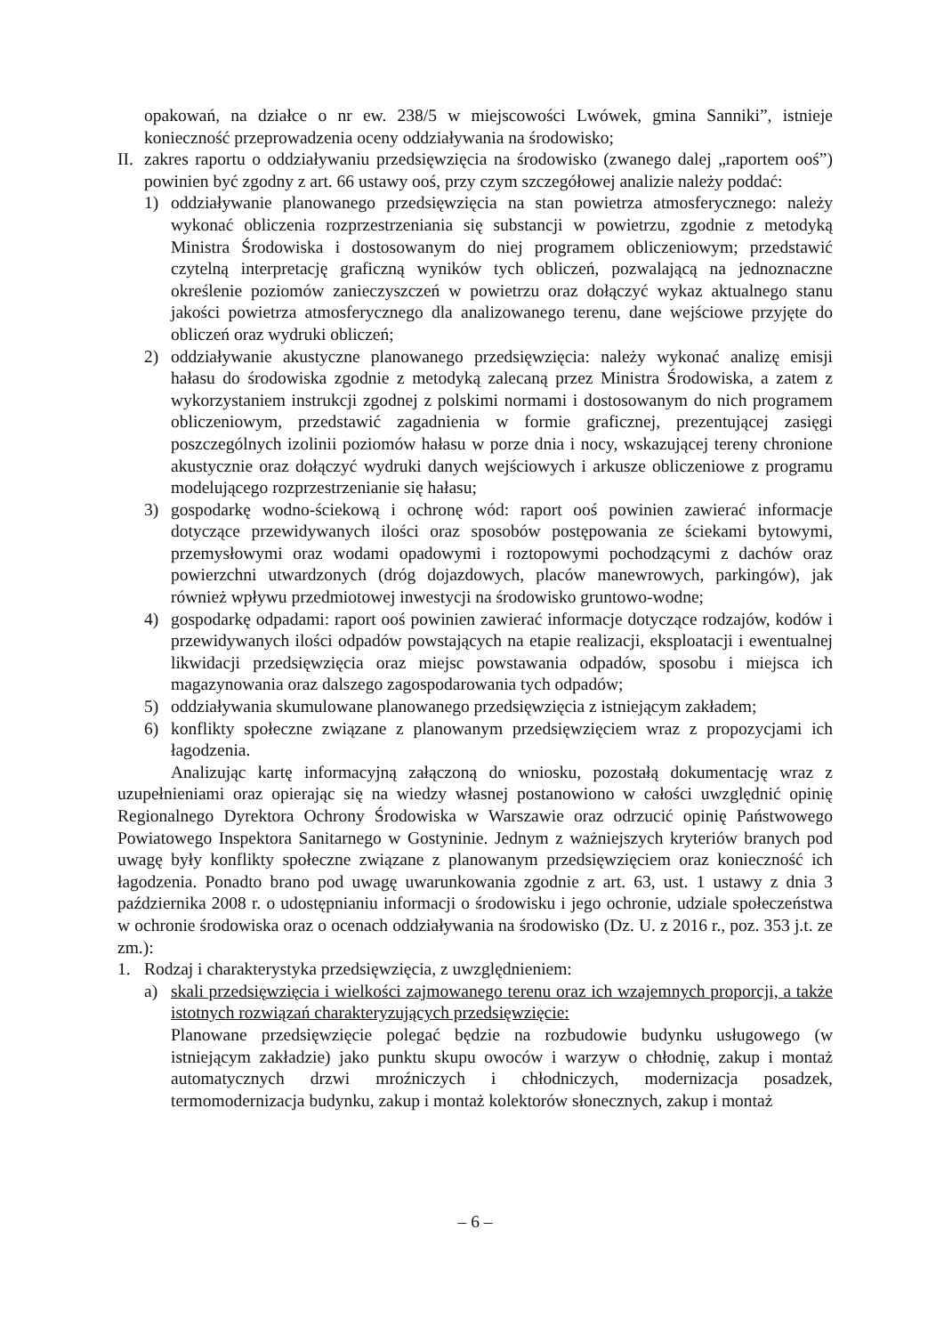opakowań, na działce o nr ew. 238/5 w miejscowości Lwówek, gmina Sanniki”, istnieje konieczność przeprowadzenia oceny oddziaływania na środowisko;
II.
zakres raportu o oddziaływaniu przedsięwzięcia na środowisko (zwanego dalej „raportem ooś”) powinien być zgodny z art. 66 ustawy ooś, przy czym szczegółowej analizie należy poddać:
1) oddziaływanie planowanego przedsięwzięcia na stan powietrza atmosferycznego: należy wykonać obliczenia rozprzestrzeniania się substancji w powietrzu, zgodnie z metodyką Ministra Środowiska i dostosowanym do niej programem obliczeniowym; przedstawić czytelną interpretację graficzną wyników tych obliczeń, pozwalającą na jednoznaczne określenie poziomów zanieczyszczeń w powietrzu oraz dołączyć wykaz aktualnego stanu jakości powietrza atmosferycznego dla analizowanego terenu, dane wejściowe przyjęte do obliczeń oraz wydruki obliczeń;
2) oddziaływanie akustyczne planowanego przedsięwzięcia: należy wykonać analizę emisji hałasu do środowiska zgodnie z metodyką zalecaną przez Ministra Środowiska, a zatem z wykorzystaniem instrukcji zgodnej z polskimi normami i dostosowanym do nich programem obliczeniowym, przedstawić zagadnienia w formie graficznej, prezentującej zasięgi poszczególnych izolinii poziomów hałasu w porze dnia i nocy, wskazującej tereny chronione akustycznie oraz dołączyć wydruki danych wejściowych i arkusze obliczeniowe z programu modelującego rozprzestrzenianie się hałasu;
3) gospodarkę wodno-ściekową i ochronę wód: raport ooś powinien zawierać informacje dotyczące przewidywanych ilości oraz sposobów postępowania ze ściekami bytowymi, przemysłowymi oraz wodami opadowymi i roztopowymi pochodzącymi z dachów oraz powierzchni utwardzonych (dróg dojazdowych, placów manewrowych, parkingów), jak również wpływu przedmiotowej inwestycji na środowisko gruntowo-wodne;
4) gospodarkę odpadami: raport ooś powinien zawierać informacje dotyczące rodzajów, kodów i przewidywanych ilości odpadów powstających na etapie realizacji, eksploatacji i ewentualnej likwidacji przedsięwzięcia oraz miejsc powstawania odpadów, sposobu i miejsca ich magazynowania oraz dalszego zagospodarowania tych odpadów;
5) oddziaływania skumulowane planowanego przedsięwzięcia z istniejącym zakładem;
6) konflikty społeczne związane z planowanym przedsięwzięciem wraz z propozycjami ich łagodzenia.
Analizując kartę informacyjną załączoną do wniosku, pozostałą dokumentację wraz z uzupełnieniami oraz opierając się na wiedzy własnej postanowiono w całości uwzględnić opinię Regionalnego Dyrektora Ochrony Środowiska w Warszawie oraz odrzucić opinię Państwowego Powiatowego Inspektora Sanitarnego w Gostyninie. Jednym z ważniejszych kryteriów branych pod uwagę były konflikty społeczne związane z planowanym przedsięwzięciem oraz konieczność ich łagodzenia. Ponadto brano pod uwagę uwarunkowania zgodnie z art. 63, ust. 1 ustawy z dnia 3 października 2008 r. o udostępnianiu informacji o środowisku i jego ochronie, udziale społeczeństwa w ochronie środowiska oraz o ocenach oddziaływania na środowisko (Dz. U. z 2016 r., poz. 353 j.t. ze zm.):
1. Rodzaj i charakterystyka przedsięwzięcia, z uwzględnieniem:
a) skali przedsięwzięcia i wielkości zajmowanego terenu oraz ich wzajemnych proporcji, a także istotnych rozwiązań charakteryzujących przedsięwzięcie:
Planowane przedsięwzięcie polegać będzie na rozbudowie budynku usługowego (w istniejącym zakładzie) jako punktu skupu owoców i warzyw o chłodnię, zakup i montaż automatycznych drzwi mroźniczych i chłodniczych, modernizacja posadzek, termomodernizacja budynku, zakup i montaż kolektorów słonecznych, zakup i montaż
– 6 –